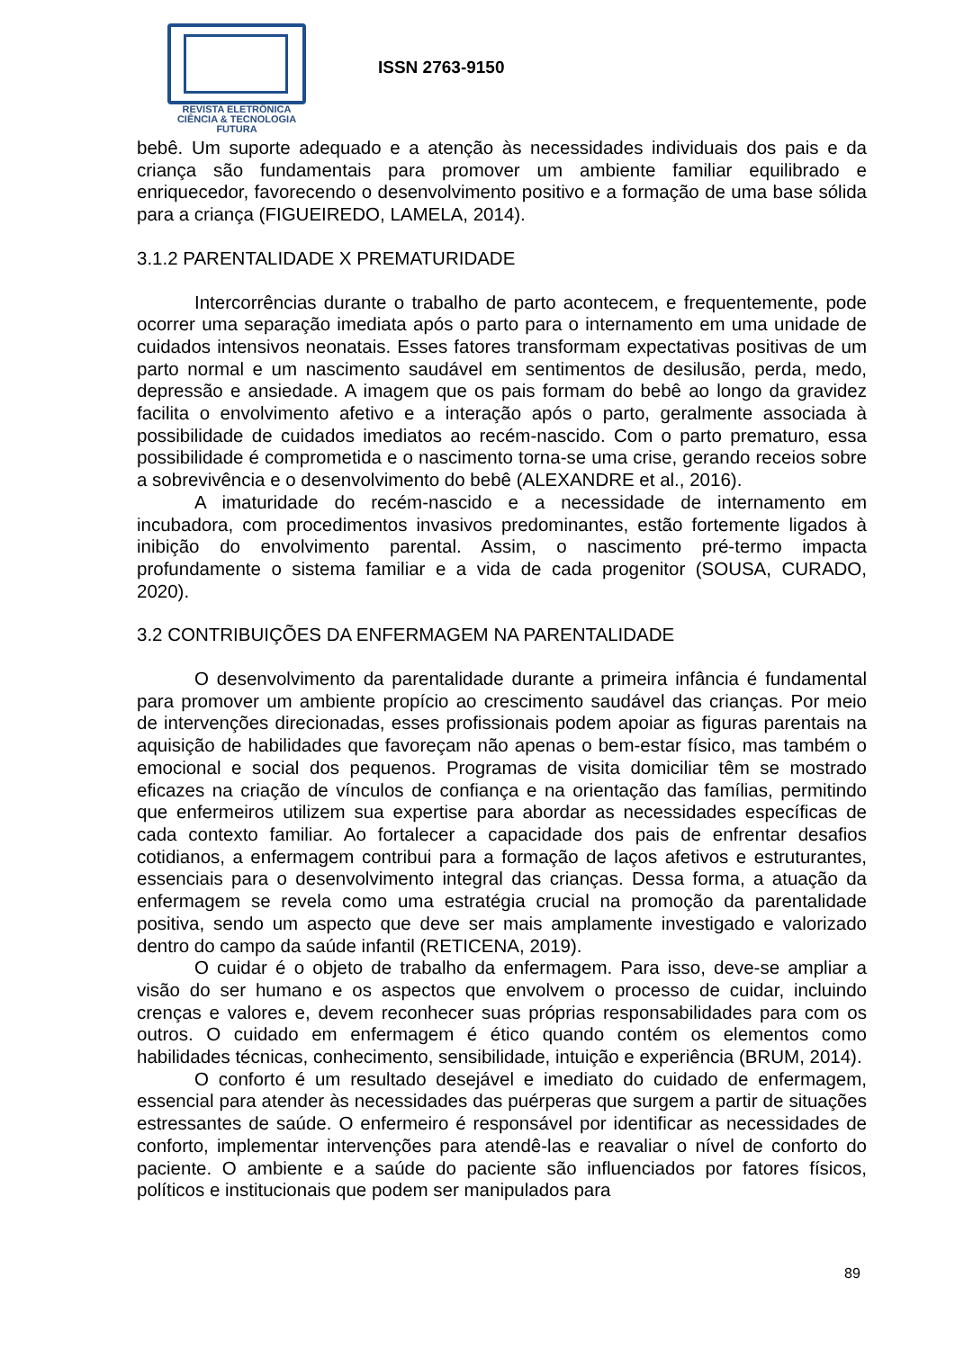REVISTA ELETRÔNICA
CIÊNCIA & TECNOLOGIA
FUTURA
ISSN 2763-9150
bebê. Um suporte adequado e a atenção às necessidades individuais dos pais e da criança são fundamentais para promover um ambiente familiar equilibrado e enriquecedor, favorecendo o desenvolvimento positivo e a formação de uma base sólida para a criança (FIGUEIREDO, LAMELA, 2014).
3.1.2 PARENTALIDADE X PREMATURIDADE
Intercorrências durante o trabalho de parto acontecem, e frequentemente, pode ocorrer uma separação imediata após o parto para o internamento em uma unidade de cuidados intensivos neonatais. Esses fatores transformam expectativas positivas de um parto normal e um nascimento saudável em sentimentos de desilusão, perda, medo, depressão e ansiedade. A imagem que os pais formam do bebê ao longo da gravidez facilita o envolvimento afetivo e a interação após o parto, geralmente associada à possibilidade de cuidados imediatos ao recém-nascido. Com o parto prematuro, essa possibilidade é comprometida e o nascimento torna-se uma crise, gerando receios sobre a sobrevivência e o desenvolvimento do bebê (ALEXANDRE et al., 2016).
A imaturidade do recém-nascido e a necessidade de internamento em incubadora, com procedimentos invasivos predominantes, estão fortemente ligados à inibição do envolvimento parental. Assim, o nascimento pré-termo impacta profundamente o sistema familiar e a vida de cada progenitor (SOUSA, CURADO, 2020).
3.2 CONTRIBUIÇÕES DA ENFERMAGEM NA PARENTALIDADE
O desenvolvimento da parentalidade durante a primeira infância é fundamental para promover um ambiente propício ao crescimento saudável das crianças. Por meio de intervenções direcionadas, esses profissionais podem apoiar as figuras parentais na aquisição de habilidades que favoreçam não apenas o bem-estar físico, mas também o emocional e social dos pequenos. Programas de visita domiciliar têm se mostrado eficazes na criação de vínculos de confiança e na orientação das famílias, permitindo que enfermeiros utilizem sua expertise para abordar as necessidades específicas de cada contexto familiar. Ao fortalecer a capacidade dos pais de enfrentar desafios cotidianos, a enfermagem contribui para a formação de laços afetivos e estruturantes, essenciais para o desenvolvimento integral das crianças. Dessa forma, a atuação da enfermagem se revela como uma estratégia crucial na promoção da parentalidade positiva, sendo um aspecto que deve ser mais amplamente investigado e valorizado dentro do campo da saúde infantil (RETICENA, 2019).
O cuidar é o objeto de trabalho da enfermagem. Para isso, deve-se ampliar a visão do ser humano e os aspectos que envolvem o processo de cuidar, incluindo crenças e valores e, devem reconhecer suas próprias responsabilidades para com os outros. O cuidado em enfermagem é ético quando contém os elementos como habilidades técnicas, conhecimento, sensibilidade, intuição e experiência (BRUM, 2014).
O conforto é um resultado desejável e imediato do cuidado de enfermagem, essencial para atender às necessidades das puérperas que surgem a partir de situações estressantes de saúde. O enfermeiro é responsável por identificar as necessidades de conforto, implementar intervenções para atendê-las e reavaliar o nível de conforto do paciente. O ambiente e a saúde do paciente são influenciados por fatores físicos, políticos e institucionais que podem ser manipulados para
89